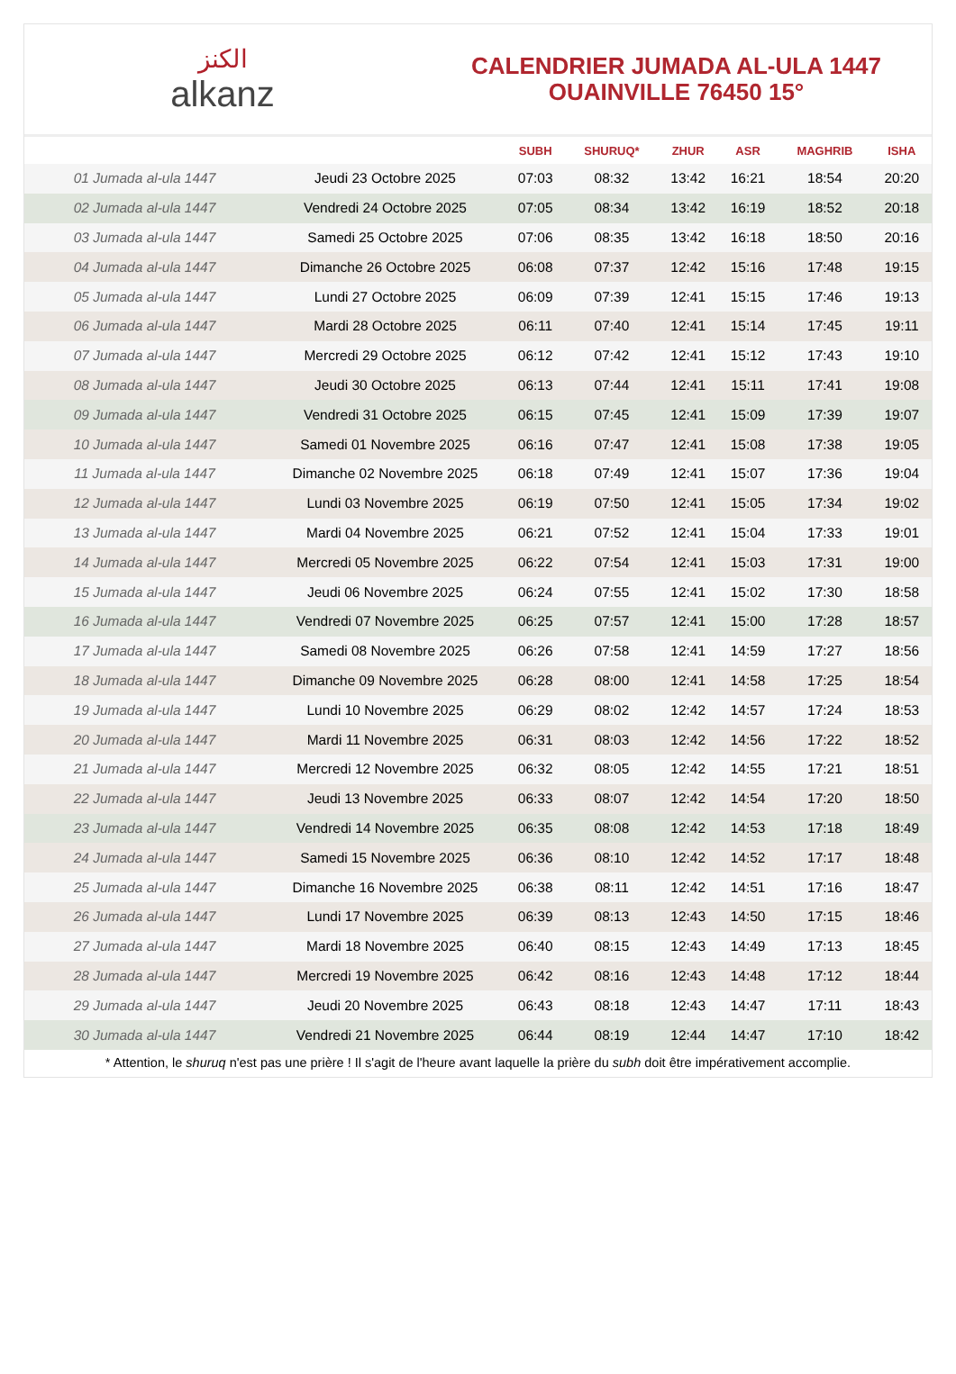الكنز
alkanz
CALENDRIER JUMADA AL-ULA 1447
OUAINVILLE 76450 15°
| | | SUBH | SHURUQ* | ZHUR | ASR | MAGHRIB | ISHA |
| --- | --- | --- | --- | --- | --- | --- | --- |
| 01 Jumada al-ula 1447 | Jeudi 23 Octobre 2025 | 07:03 | 08:32 | 13:42 | 16:21 | 18:54 | 20:20 |
| 02 Jumada al-ula 1447 | Vendredi 24 Octobre 2025 | 07:05 | 08:34 | 13:42 | 16:19 | 18:52 | 20:18 |
| 03 Jumada al-ula 1447 | Samedi 25 Octobre 2025 | 07:06 | 08:35 | 13:42 | 16:18 | 18:50 | 20:16 |
| 04 Jumada al-ula 1447 | Dimanche 26 Octobre 2025 | 06:08 | 07:37 | 12:42 | 15:16 | 17:48 | 19:15 |
| 05 Jumada al-ula 1447 | Lundi 27 Octobre 2025 | 06:09 | 07:39 | 12:41 | 15:15 | 17:46 | 19:13 |
| 06 Jumada al-ula 1447 | Mardi 28 Octobre 2025 | 06:11 | 07:40 | 12:41 | 15:14 | 17:45 | 19:11 |
| 07 Jumada al-ula 1447 | Mercredi 29 Octobre 2025 | 06:12 | 07:42 | 12:41 | 15:12 | 17:43 | 19:10 |
| 08 Jumada al-ula 1447 | Jeudi 30 Octobre 2025 | 06:13 | 07:44 | 12:41 | 15:11 | 17:41 | 19:08 |
| 09 Jumada al-ula 1447 | Vendredi 31 Octobre 2025 | 06:15 | 07:45 | 12:41 | 15:09 | 17:39 | 19:07 |
| 10 Jumada al-ula 1447 | Samedi 01 Novembre 2025 | 06:16 | 07:47 | 12:41 | 15:08 | 17:38 | 19:05 |
| 11 Jumada al-ula 1447 | Dimanche 02 Novembre 2025 | 06:18 | 07:49 | 12:41 | 15:07 | 17:36 | 19:04 |
| 12 Jumada al-ula 1447 | Lundi 03 Novembre 2025 | 06:19 | 07:50 | 12:41 | 15:05 | 17:34 | 19:02 |
| 13 Jumada al-ula 1447 | Mardi 04 Novembre 2025 | 06:21 | 07:52 | 12:41 | 15:04 | 17:33 | 19:01 |
| 14 Jumada al-ula 1447 | Mercredi 05 Novembre 2025 | 06:22 | 07:54 | 12:41 | 15:03 | 17:31 | 19:00 |
| 15 Jumada al-ula 1447 | Jeudi 06 Novembre 2025 | 06:24 | 07:55 | 12:41 | 15:02 | 17:30 | 18:58 |
| 16 Jumada al-ula 1447 | Vendredi 07 Novembre 2025 | 06:25 | 07:57 | 12:41 | 15:00 | 17:28 | 18:57 |
| 17 Jumada al-ula 1447 | Samedi 08 Novembre 2025 | 06:26 | 07:58 | 12:41 | 14:59 | 17:27 | 18:56 |
| 18 Jumada al-ula 1447 | Dimanche 09 Novembre 2025 | 06:28 | 08:00 | 12:41 | 14:58 | 17:25 | 18:54 |
| 19 Jumada al-ula 1447 | Lundi 10 Novembre 2025 | 06:29 | 08:02 | 12:42 | 14:57 | 17:24 | 18:53 |
| 20 Jumada al-ula 1447 | Mardi 11 Novembre 2025 | 06:31 | 08:03 | 12:42 | 14:56 | 17:22 | 18:52 |
| 21 Jumada al-ula 1447 | Mercredi 12 Novembre 2025 | 06:32 | 08:05 | 12:42 | 14:55 | 17:21 | 18:51 |
| 22 Jumada al-ula 1447 | Jeudi 13 Novembre 2025 | 06:33 | 08:07 | 12:42 | 14:54 | 17:20 | 18:50 |
| 23 Jumada al-ula 1447 | Vendredi 14 Novembre 2025 | 06:35 | 08:08 | 12:42 | 14:53 | 17:18 | 18:49 |
| 24 Jumada al-ula 1447 | Samedi 15 Novembre 2025 | 06:36 | 08:10 | 12:42 | 14:52 | 17:17 | 18:48 |
| 25 Jumada al-ula 1447 | Dimanche 16 Novembre 2025 | 06:38 | 08:11 | 12:42 | 14:51 | 17:16 | 18:47 |
| 26 Jumada al-ula 1447 | Lundi 17 Novembre 2025 | 06:39 | 08:13 | 12:43 | 14:50 | 17:15 | 18:46 |
| 27 Jumada al-ula 1447 | Mardi 18 Novembre 2025 | 06:40 | 08:15 | 12:43 | 14:49 | 17:13 | 18:45 |
| 28 Jumada al-ula 1447 | Mercredi 19 Novembre 2025 | 06:42 | 08:16 | 12:43 | 14:48 | 17:12 | 18:44 |
| 29 Jumada al-ula 1447 | Jeudi 20 Novembre 2025 | 06:43 | 08:18 | 12:43 | 14:47 | 17:11 | 18:43 |
| 30 Jumada al-ula 1447 | Vendredi 21 Novembre 2025 | 06:44 | 08:19 | 12:44 | 14:47 | 17:10 | 18:42 |
* Attention, le shuruq n'est pas une prière ! Il s'agit de l'heure avant laquelle la prière du subh doit être impérativement accomplie.